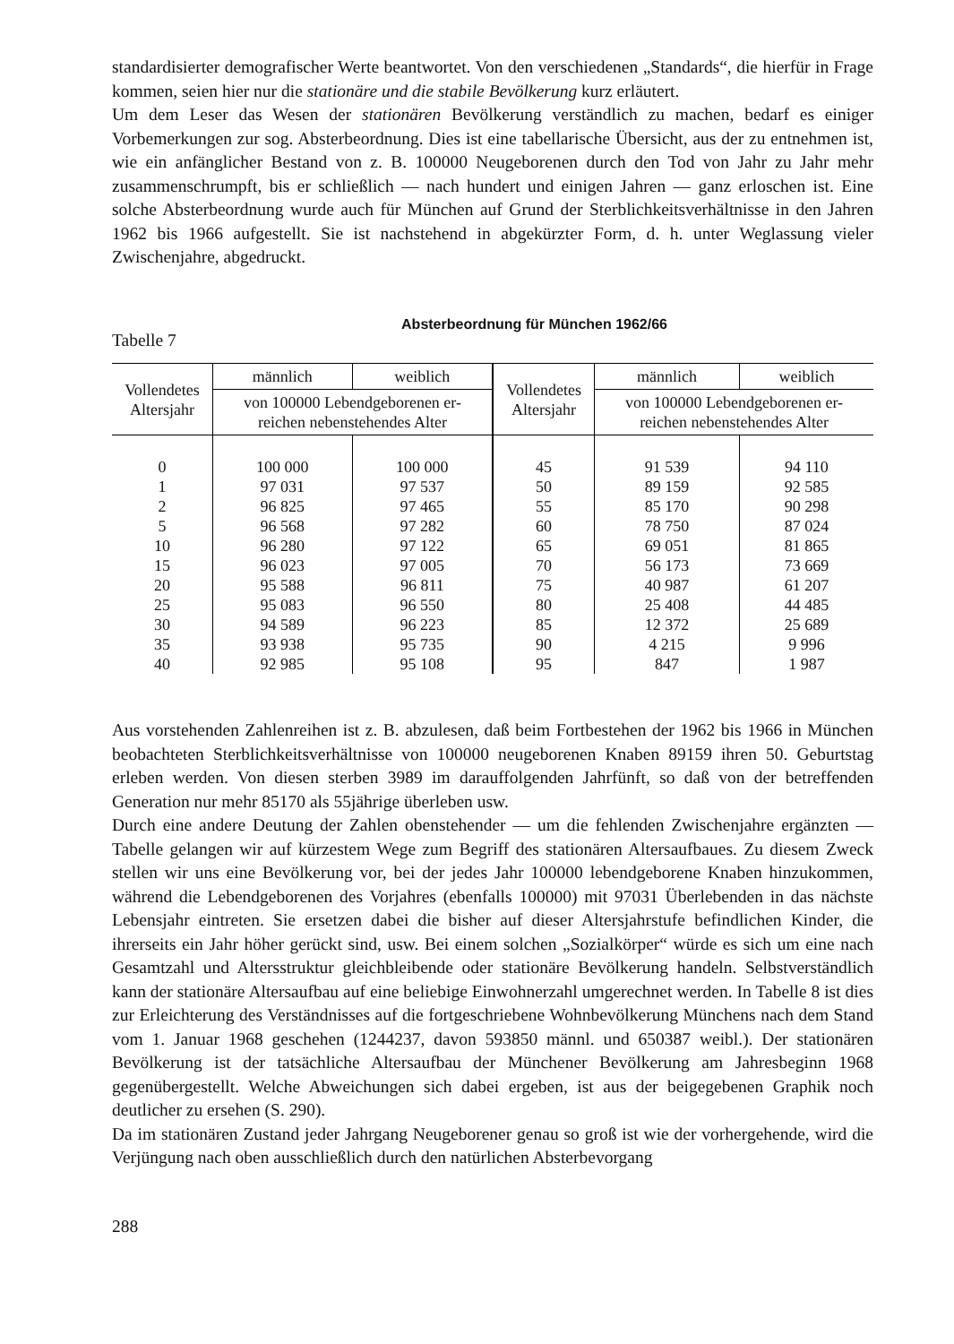standardisierter demografischer Werte beantwortet. Von den verschiedenen „Standards“, die hierfür in Frage kommen, seien hier nur die stationäre und die stabile Bevölkerung kurz erläutert.
Um dem Leser das Wesen der stationären Bevölkerung verständlich zu machen, bedarf es einiger Vorbemerkungen zur sog. Absterbeordnung. Dies ist eine tabellarische Übersicht, aus der zu entnehmen ist, wie ein anfänglicher Bestand von z. B. 100000 Neugeborenen durch den Tod von Jahr zu Jahr mehr zusammenschrumpft, bis er schließlich — nach hundert und einigen Jahren — ganz erloschen ist. Eine solche Absterbeordnung wurde auch für München auf Grund der Sterblichkeitsverhältnisse in den Jahren 1962 bis 1966 aufgestellt. Sie ist nachstehend in abgekürzter Form, d. h. unter Weglassung vieler Zwischenjahre, abgedruckt.
Tabelle 7 Absterbeordnung für München 1962/66
| Vollendetes Altersjahr | männlich | weiblich | Vollendetes Altersjahr | männlich | weiblich |
| --- | --- | --- | --- | --- | --- |
| | von 100000 Lebendgeborenen er- reichen nebenstehendes Alter | | | von 100000 Lebendgeborenen er- reichen nebenstehendes Alter | |
| 0 | 100 000 | 100 000 | 45 | 91 539 | 94 110 |
| 1 | 97 031 | 97 537 | 50 | 89 159 | 92 585 |
| 2 | 96 825 | 97 465 | 55 | 85 170 | 90 298 |
| 5 | 96 568 | 97 282 | 60 | 78 750 | 87 024 |
| 10 | 96 280 | 97 122 | 65 | 69 051 | 81 865 |
| 15 | 96 023 | 97 005 | 70 | 56 173 | 73 669 |
| 20 | 95 588 | 96 811 | 75 | 40 987 | 61 207 |
| 25 | 95 083 | 96 550 | 80 | 25 408 | 44 485 |
| 30 | 94 589 | 96 223 | 85 | 12 372 | 25 689 |
| 35 | 93 938 | 95 735 | 90 | 4 215 | 9 996 |
| 40 | 92 985 | 95 108 | 95 | 847 | 1 987 |
Aus vorstehenden Zahlenreihen ist z. B. abzulesen, daß beim Fortbestehen der 1962 bis 1966 in München beobachteten Sterblichkeitsverhältnisse von 100000 neugeborenen Knaben 89159 ihren 50. Geburtstag erleben werden. Von diesen sterben 3989 im darauffolgenden Jahrfünft, so daß von der betreffenden Generation nur mehr 85170 als 55jährige überleben usw.
Durch eine andere Deutung der Zahlen obenstehender — um die fehlenden Zwischenjahre ergänzten — Tabelle gelangen wir auf kürzestem Wege zum Begriff des stationären Altersaufbaues. Zu diesem Zweck stellen wir uns eine Bevölkerung vor, bei der jedes Jahr 100000 lebendgeborene Knaben hinzukommen, während die Lebendgeborenen des Vorjahres (ebenfalls 100000) mit 97031 Überlebenden in das nächste Lebensjahr eintreten. Sie ersetzen dabei die bisher auf dieser Altersjahrstufe befindlichen Kinder, die ihrerseits ein Jahr höher gerückt sind, usw. Bei einem solchen „Sozialkörper“ würde es sich um eine nach Gesamtzahl und Altersstruktur gleichbleibende oder stationäre Bevölkerung handeln. Selbstverständlich kann der stationäre Altersaufbau auf eine beliebige Einwohnerzahl umgerechnet werden. In Tabelle 8 ist dies zur Erleichterung des Verständnisses auf die fortgeschriebene Wohnbevölkerung Münchens nach dem Stand vom 1. Januar 1968 geschehen (1244237, davon 593850 männl. und 650387 weibl.). Der stationären Bevölkerung ist der tatsächliche Altersaufbau der Münchener Bevölkerung am Jahresbeginn 1968 gegenübergestellt. Welche Abweichungen sich dabei ergeben, ist aus der beigegebenen Graphik noch deutlicher zu ersehen (S. 290).
Da im stationären Zustand jeder Jahrgang Neugeborener genau so groß ist wie der vorhergehende, wird die Verjüngung nach oben ausschließlich durch den natürlichen Absterbevorgang
288